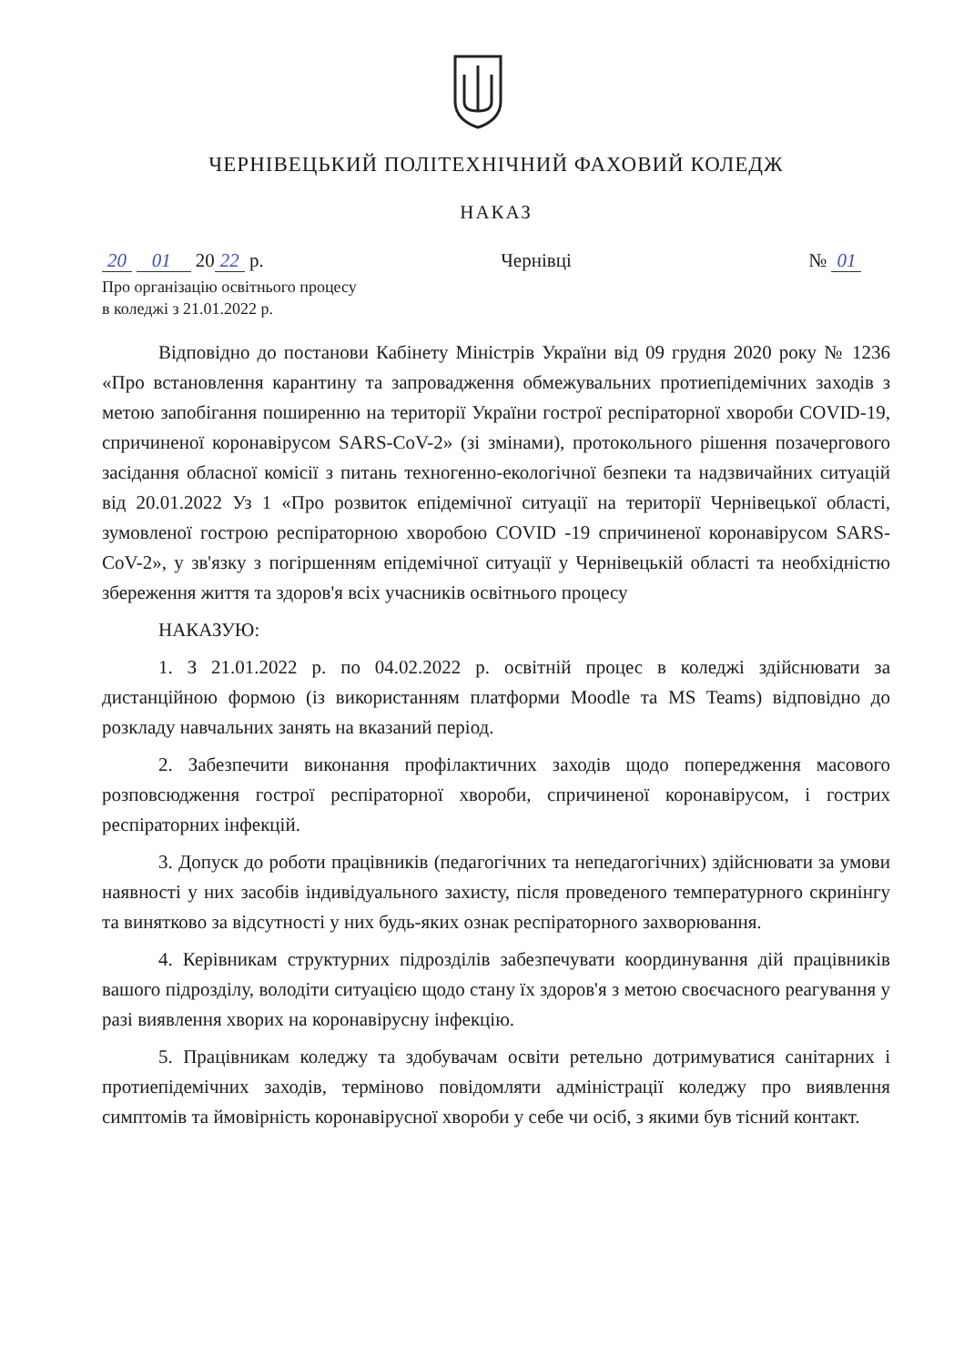ЧЕРНІВЕЦЬКИЙ ПОЛІТЕХНІЧНИЙ ФАХОВИЙ КОЛЕДЖ
НАКАЗ
20 01 20 22 р. Чернівці № 01
Про організацію освітнього процесу
в коледжі з 21.01.2022 р.
Відповідно до постанови Кабінету Міністрів України від 09 грудня 2020 року № 1236 «Про встановлення карантину та запровадження обмежувальних протиепідемічних заходів з метою запобігання поширенню на території України гострої респіраторної хвороби COVID-19, спричиненої коронавірусом SARS-CoV-2» (зі змінами), протокольного рішення позачергового засідання обласної комісії з питань техногенно-екологічної безпеки та надзвичайних ситуацій від 20.01.2022 Уз 1 «Про розвиток епідемічної ситуації на території Чернівецької області, зумовленої гострою респіраторною хворобою COVID -19 спричиненої коронавірусом SARS-CoV-2», у зв'язку з погіршенням епідемічної ситуації у Чернівецькій області та необхідністю збереження життя та здоров'я всіх учасників освітнього процесу
НАКАЗУЮ:
1. З 21.01.2022 р. по 04.02.2022 р. освітній процес в коледжі здійснювати за дистанційною формою (із використанням платформи Moodle та MS Teams) відповідно до розкладу навчальних занять на вказаний період.
2. Забезпечити виконання профілактичних заходів щодо попередження масового розповсюдження гострої респіраторної хвороби, спричиненої коронавірусом, і гострих респіраторних інфекцій.
3. Допуск до роботи працівників (педагогічних та непедагогічних) здійснювати за умови наявності у них засобів індивідуального захисту, після проведеного температурного скринінгу та винятково за відсутності у них будь-яких ознак респіраторного захворювання.
4. Керівникам структурних підрозділів забезпечувати координування дій працівників вашого підрозділу, володіти ситуацією щодо стану їх здоров'я з метою своєчасного реагування у разі виявлення хворих на коронавірусну інфекцію.
5. Працівникам коледжу та здобувачам освіти ретельно дотримуватися санітарних і протиепідемічних заходів, терміново повідомляти адміністрації коледжу про виявлення симптомів та ймовірність коронавірусної хвороби у себе чи осіб, з якими був тісний контакт.